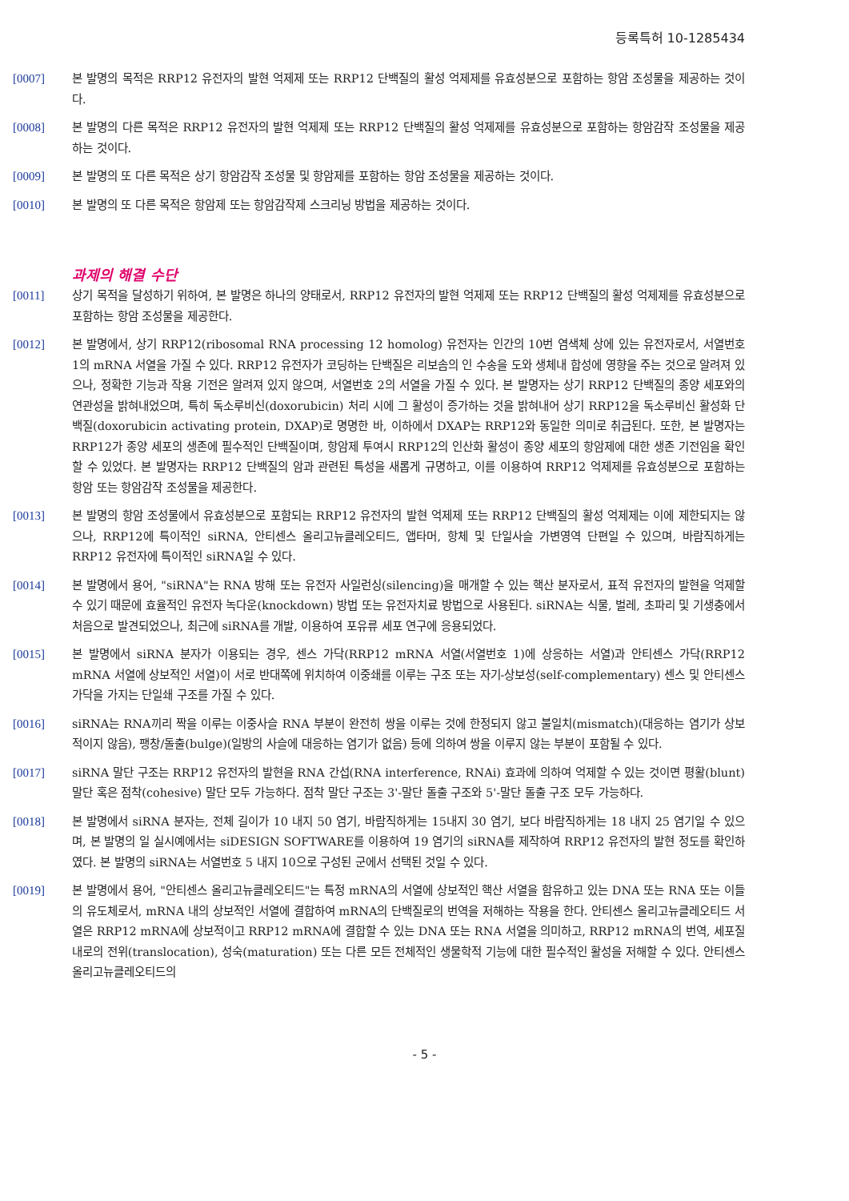등록특허 10-1285434
[0007] 본 발명의 목적은 RRP12 유전자의 발현 억제제 또는 RRP12 단백질의 활성 억제제를 유효성분으로 포함하는 항암 조성물을 제공하는 것이다.
[0008] 본 발명의 다른 목적은 RRP12 유전자의 발현 억제제 또는 RRP12 단백질의 활성 억제제를 유효성분으로 포함하는 항암감작 조성물을 제공하는 것이다.
[0009] 본 발명의 또 다른 목적은 상기 항암감작 조성물 및 항암제를 포함하는 항암 조성물을 제공하는 것이다.
[0010] 본 발명의 또 다른 목적은 항암제 또는 항암감작제 스크리닝 방법을 제공하는 것이다.
과제의 해결 수단
[0011] 상기 목적을 달성하기 위하여, 본 발명은 하나의 양태로서, RRP12 유전자의 발현 억제제 또는 RRP12 단백질의 활성 억제제를 유효성분으로 포함하는 항암 조성물을 제공한다.
[0012] 본 발명에서, 상기 RRP12(ribosomal RNA processing 12 homolog) 유전자는 인간의 10번 염색체 상에 있는 유전자로서, 서열번호 1의 mRNA 서열을 가질 수 있다. RRP12 유전자가 코딩하는 단백질은 리보솜의 인 수송을 도와 생체내 합성에 영향을 주는 것으로 알려져 있으나, 정확한 기능과 작용 기전은 알려져 있지 않으며, 서열번호 2의 서열을 가질 수 있다. 본 발명자는 상기 RRP12 단백질의 종양 세포와의 연관성을 밝혀내었으며, 특히 독소루비신(doxorubicin) 처리 시에 그 활성이 증가하는 것을 밝혀내어 상기 RRP12을 독소루비신 활성화 단백질(doxorubicin activating protein, DXAP)로 명명한 바, 이하에서 DXAP는 RRP12와 동일한 의미로 취급된다. 또한, 본 발명자는 RRP12가 종양 세포의 생존에 필수적인 단백질이며, 항암제 투여시 RRP12의 인산화 활성이 종양 세포의 항암제에 대한 생존 기전임을 확인할 수 있었다. 본 발명자는 RRP12 단백질의 암과 관련된 특성을 새롭게 규명하고, 이를 이용하여 RRP12 억제제를 유효성분으로 포함하는 항암 또는 항암감작 조성물을 제공한다.
[0013] 본 발명의 항암 조성물에서 유효성분으로 포함되는 RRP12 유전자의 발현 억제제 또는 RRP12 단백질의 활성 억제제는 이에 제한되지는 않으나, RRP12에 특이적인 siRNA, 안티센스 올리고뉴클레오티드, 앱타머, 항체 및 단일사슬 가변영역 단편일 수 있으며, 바람직하게는 RRP12 유전자에 특이적인 siRNA일 수 있다.
[0014] 본 발명에서 용어, "siRNA"는 RNA 방해 또는 유전자 사일런싱(silencing)을 매개할 수 있는 핵산 분자로서, 표적 유전자의 발현을 억제할 수 있기 때문에 효율적인 유전자 녹다운(knockdown) 방법 또는 유전자치료 방법으로 사용된다. siRNA는 식물, 벌레, 초파리 및 기생충에서 처음으로 발견되었으나, 최근에 siRNA를 개발, 이용하여 포유류 세포 연구에 응용되었다.
[0015] 본 발명에서 siRNA 분자가 이용되는 경우, 센스 가닥(RRP12 mRNA 서열(서열번호 1)에 상응하는 서열)과 안티센스 가닥(RRP12 mRNA 서열에 상보적인 서열)이 서로 반대쪽에 위치하여 이중쇄를 이루는 구조 또는 자기-상보성(self-complementary) 센스 및 안티센스 가닥을 가지는 단일쇄 구조를 가질 수 있다.
[0016] siRNA는 RNA끼리 짝을 이루는 이중사슬 RNA 부분이 완전히 쌍을 이루는 것에 한정되지 않고 불일치(mismatch)(대응하는 염기가 상보적이지 않음), 팽창/돌출(bulge)(일방의 사슬에 대응하는 염기가 없음) 등에 의하여 쌍을 이루지 않는 부분이 포함될 수 있다.
[0017] siRNA 말단 구조는 RRP12 유전자의 발현을 RNA 간섭(RNA interference, RNAi) 효과에 의하여 억제할 수 있는 것이면 평활(blunt) 말단 혹은 점착(cohesive) 말단 모두 가능하다. 점착 말단 구조는 3'-말단 돌출 구조와 5'-말단 돌출 구조 모두 가능하다.
[0018] 본 발명에서 siRNA 분자는, 전체 길이가 10 내지 50 염기, 바람직하게는 15내지 30 염기, 보다 바람직하게는 18 내지 25 염기일 수 있으며, 본 발명의 일 실시예에서는 siDESIGN SOFTWARE를 이용하여 19 염기의 siRNA를 제작하여 RRP12 유전자의 발현 정도를 확인하였다. 본 발명의 siRNA는 서열번호 5 내지 10으로 구성된 군에서 선택된 것일 수 있다.
[0019] 본 발명에서 용어, "안티센스 올리고뉴클레오티드"는 특정 mRNA의 서열에 상보적인 핵산 서열을 함유하고 있는 DNA 또는 RNA 또는 이들의 유도체로서, mRNA 내의 상보적인 서열에 결합하여 mRNA의 단백질로의 번역을 저해하는 작용을 한다. 안티센스 올리고뉴클레오티드 서열은 RRP12 mRNA에 상보적이고 RRP12 mRNA에 결합할 수 있는 DNA 또는 RNA 서열을 의미하고, RRP12 mRNA의 번역, 세포질 내로의 전위(translocation), 성숙(maturation) 또는 다른 모든 전체적인 생물학적 기능에 대한 필수적인 활성을 저해할 수 있다. 안티센스 올리고뉴클레오티드의
- 5 -